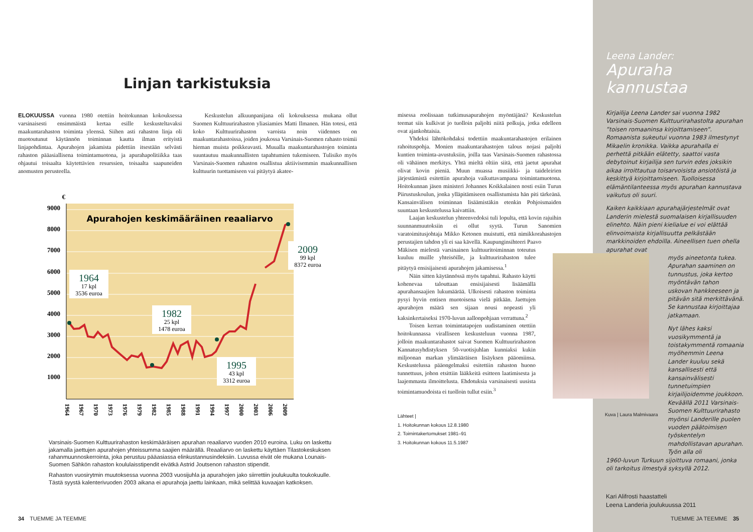Linjan tarkistuksia
ELOKUUSSA vuonna 1980 otettiin hoitokunnan kokouksessa varsinaisesti ensimmäistä kertaa esille keskusteltavaksi maakuntarahaston toiminta yleensä. Siihen asti rahaston linja oli muotoutunut käytännön toiminnan kautta ilman erityistä linjapohdintaa. Apurahojen jakamista pidettiin itsestään selvästi rahaston pääasiallisena toimintamuotona, ja apurahapolitiikka taas ohjautui toisaalta käytettävien resurssien, toisaalta saapuneiden anomusten perusteella.
  Keskustelun alkuunpanijana oli kokouksessa mukana ollut Suomen Kulttuurirahaston yliasiamies Matti Ilmanen. Hän totesi, että koko Kulttuurirahaston varoista noin viidennes on maakuntarahastoissa, joiden joukossa Varsinais-Suomen rahasto toimii hieman muista poikkeavasti. Muualla maakuntarahastojen toiminta suuntautuu maakunnallisten tapahtumien tukemiseen. Tulisiko myös Varsinais-Suomen rahaston osallistua aktiivisemmin maakunnallisen kulttuurin tuottamiseen vai pitäytyä akatee-
9000
8000
7000
6000
5000
4000
3000
2000
1000
€
Apurahojen keskimääräinen reaaliarvo
1964
1967
1970
1973
1976
1979
1982
1985
1988
1991
1994
1997
2000
2003
2006
2009
1964
17 kpl
3536 euroa
1982
25 kpl
1478 euroa
1995
43 kpl
3312 euroa
2009
99 kpl
8372 euroa
Varsinais-Suomen Kulttuurirahaston keskimääräisen apurahan reaaliarvo vuoden 2010 euroina. Luku on laskettu jakamalla jaettujen apurahojen yhteissumma saajien määrällä. Reaaliarvo on laskettu käyttäen Tilastokeskuksen rahanmuunnoskerrointa, joka perustuu pääasiassa elinkustannusindeksiin. Luvussa eivät ole mukana Lounais-Suomen Sähkön rahaston koululaisstipendit eivätkä Astrid Joutsenon rahaston stipendit.
Rahaston vuosirytmin muutoksessa vuonna 2003 vuosijuhla ja apurahojen jako siirrettiin joulukuulta toukokuulle. Tästä syystä kalenterivuoden 2003 aikana ei apurahoja jaettu lainkaan, mikä selittää kuvaajan katkoksen.
misessa roolissaan tutkimusapurahojen myöntäjänä? Keskustelun teemat siis kulkivat jo tuolloin paljolti niitä polkuja, jotka edelleen ovat ajankohtaisia.
  Yhdeksi lähtökohdaksi todettiin maakuntarahastojen erilainen rahoituspohja. Monien maakuntarahastojen talous nojasi paljolti kuntien toiminta-avustuksiin, joilla taas Varsinais-Suomen rahastossa oli vähäinen merkitys. Yhtä mieltä oltiin siitä, että jaetut apurahat olivat kovin pieniä. Muun muassa musiikki- ja taideleirien järjestämistä esitettiin apurahoja vaikuttavampana toimintamuotona. Hoitokunnan jäsen ministeri Johannes Koikkalainen nosti esiin Turun Piirustuskoulun, jonka ylläpitämiseen osallistumista hän piti tärkeänä. Kansainvälisen toiminnan lisäämistäkin etenkin Pohjoismaiden suuntaan keskustelussa kaivattiin.
  Laajan keskustelun yhteenvedoksi tuli lopulta, että kovin rajuihin suunnanmuutoksiin ei ollut syytä. Turun Sanomien varatoimitusjohtaja Mikko Ketonen muistutti, että nimikkorahastojen perustajien tahdon yli ei saa kävellä. Kaupunginsihteeri Paavo
Mäkisen mielestä varsinainen kulttuuritoiminnan toteutus kuuluu muille yhteisöille, ja kulttuurirahaston tulee pitäytyä ensisijaisesti apurahojen jakamisessa.<sup>1</sup>
  Näin sitten käytännössä myös tapahtui. Rahasto käytti kohenevaa talouttaan ensisijaisesti lisäämällä apurahansaajien lukumäärää. Ulkoisesti rahaston toiminta pysyi hyvin entisen muotoisena vielä pitkään. Jaettujen apurahojen määrä sen sijaan nousi nopeasti yli kaksinkertaiseksi 1970-luvun aallonpohjaan verrattuna.<sup>2</sup>
  Toisen kerran toimintatapojen uudistaminen otettiin hoitokunnassa viralliseen keskusteluun vuonna 1987, jolloin maakuntarahastot saivat Suomen Kulttuurirahaston Kannatusyhdistyksen 50-vuotisjuhlan kunniaksi kukin miljoonan markan ylimääräisen lisäyksen pääomiinsa. Keskustelussa pääongelmaksi esitettiin rahaston huono tunnettuus, johon etsittiin lääkkeitä esitteen laatimisesta ja laajemmasta ilmoittelusta. Ehdotuksia varsinaisesti uusista toimintamuodoista ei tuolloin tullut esiin.<sup>3</sup>
Lähteet |
1. Hoitokunnan kokous 12.8.1980
2. Toimintakertomukset 1981–91
3. Hoitokunnan kokous 11.5.1987
Kuva | Laura Malmivaara
Leena Lander:
Apuraha
kannustaa
Kirjailija Leena Lander sai vuonna 1982 Varsinais-Suomen Kulttuurirahastolta apurahan ”toisen romaaninsa kirjoittamiseen”. Romaanista sukeutui vuonna 1983 ilmestynyt Mikaelin kronikka. Vaikka apurahalla ei perhettä pitkään elätetty, saattoi vasta debytoinut kirjailija sen turvin edes joksikin aikaa irroittautua toisarvoisista ansiotöistä ja keskittyä kirjoittamiseen. Tuolloisessa elämäntilanteessa myös apurahan kannustava vaikutus oli suuri.
Kaiken kaikkiaan apurahajärjestelmät ovat Landerin mielestä suomalaisen kirjallisuuden elinehto. Näin pieni kielialue ei voi elättää elinvoimaista kirjallisuutta pelkästään markkinoiden ehdoilla. Aineellisen tuen ohella apurahat ovat
myös aineetonta tukea. Apurahan saaminen on tunnustus, joka kertoo myöntävän tahon uskovan hankkeeseen ja pitävän sitä merkittävänä. Se kannustaa kirjoittajaa jatkamaan.
Nyt lähes kaksi vuosikymmentä ja toistakymmentä romaania myöhemmin Leena Lander kuuluu sekä kansallisesti että kansainvälisesti tunnetuimpien kirjailijoidemme joukkoon. Keväällä 2011 Varsinais-Suomen Kulttuurirahasto myönsi Landerille puolen vuoden päätoimisen työskentelyn mahdollistavan apurahan. Työn alla oli
1960-luvun Turkuun sijoittuva romaani, jonka oli tarkoitus ilmestyä syksyllä 2012.
Kari Alifrosti haastatteli
Leena Landeria joulukuussa 2011
34 TUEMME JA TEEMME TUEMME JA TEEMME 35